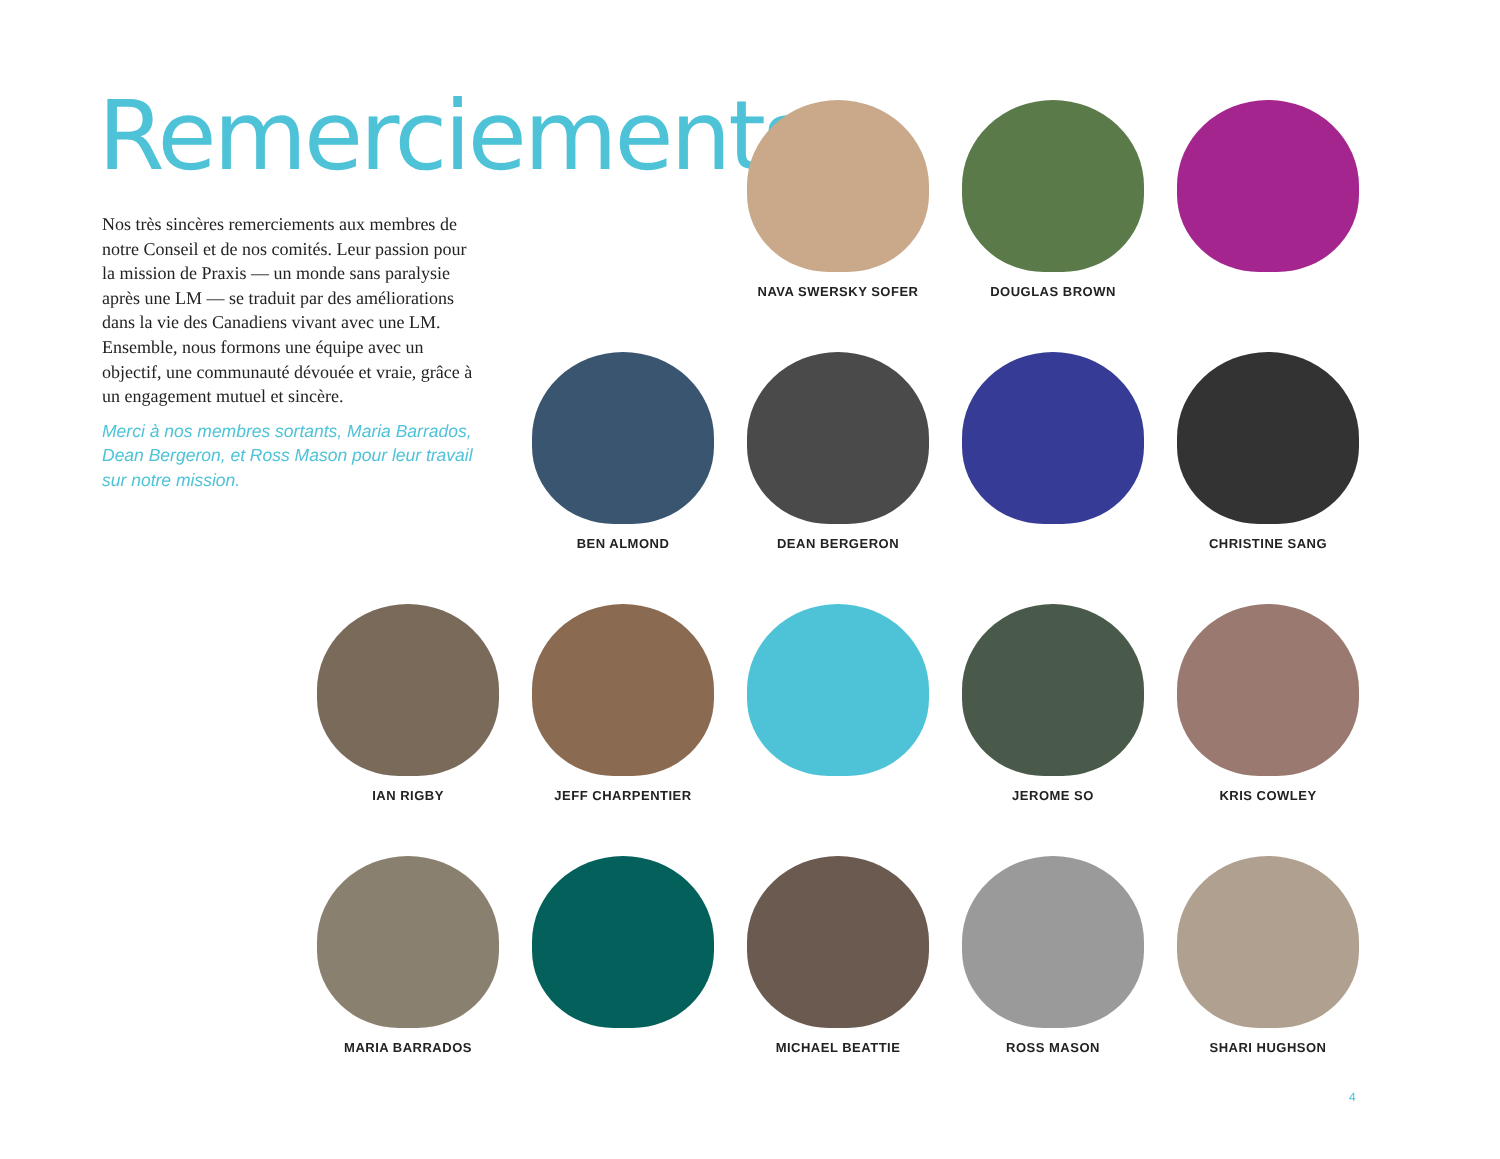Remerciements
Nos très sincères remerciements aux membres de notre Conseil et de nos comités. Leur passion pour la mission de Praxis — un monde sans paralysie après une LM — se traduit par des améliorations dans la vie des Canadiens vivant avec une LM. Ensemble, nous formons une équipe avec un objectif, une communauté dévouée et vraie, grâce à un engagement mutuel et sincère.
Merci à nos membres sortants, Maria Barrados, Dean Bergeron, et Ross Mason pour leur travail sur notre mission.
NAVA SWERSKY SOFER
DOUGLAS BROWN
BEN ALMOND
DEAN BERGERON
CHRISTINE SANG
IAN RIGBY
JEFF CHARPENTIER
JEROME SO
KRIS COWLEY
MARIA BARRADOS
MICHAEL BEATTIE
ROSS MASON
SHARI HUGHSON
4